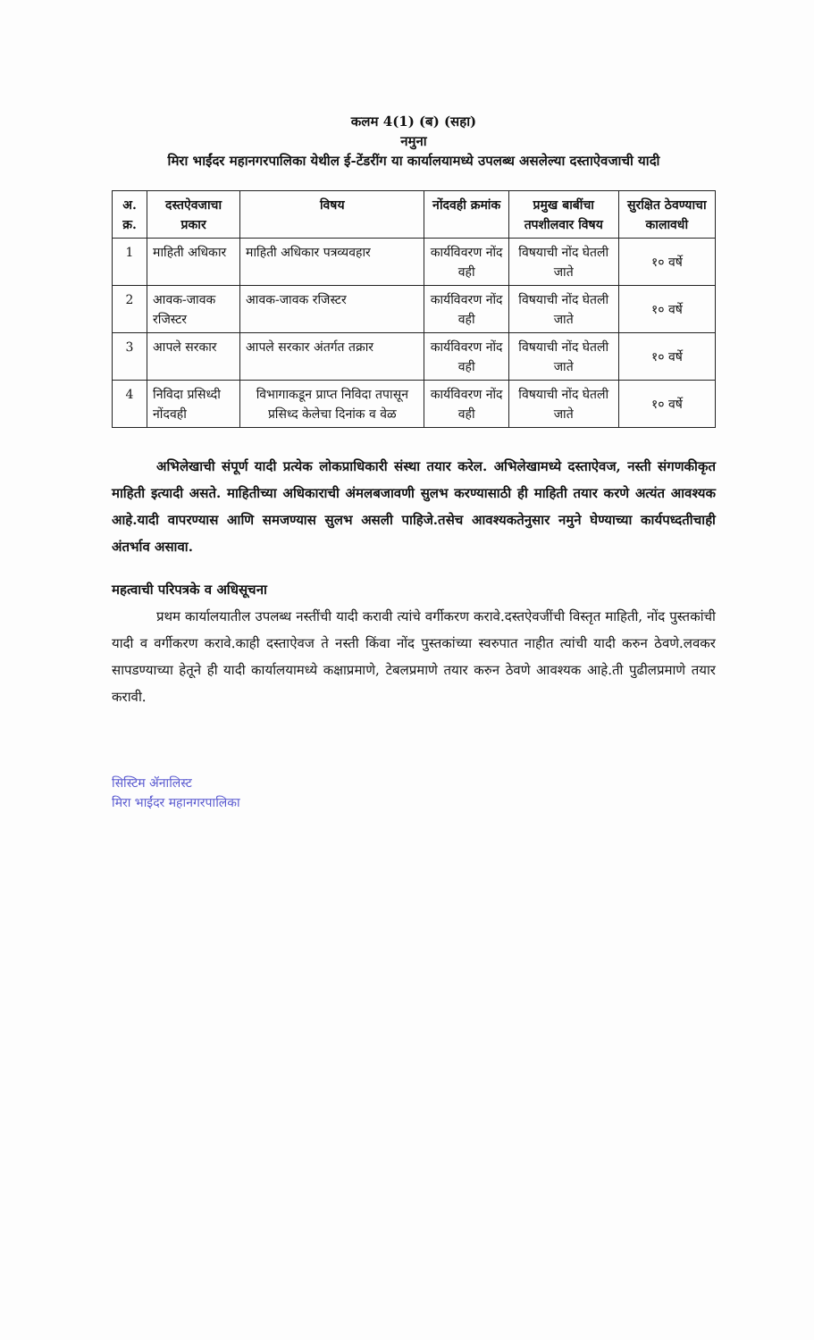कलम 4(1) (ब) (सहा)
नमुना
मिरा भाईंदर महानगरपालिका येथील ई-टेंडरींग या कार्यालयामध्ये उपलब्ध असलेल्या दस्ताऐवजाची यादी
| अ. क्र. | दस्तऐवजाचा प्रकार | विषय | नोंदवही क्रमांक | प्रमुख बाबींचा तपशीलवार विषय | सुरक्षित ठेवण्याचा कालावधी |
| --- | --- | --- | --- | --- | --- |
| 1 | माहिती अधिकार | माहिती अधिकार पत्रव्यवहार | कार्यविवरण नोंद वही | विषयाची नोंद घेतली जाते | १० वर्षे |
| 2 | आवक-जावक रजिस्टर | आवक-जावक रजिस्टर | कार्यविवरण नोंद वही | विषयाची नोंद घेतली जाते | १० वर्षे |
| 3 | आपले सरकार | आपले सरकार अंतर्गत तक्रार | कार्यविवरण नोंद वही | विषयाची नोंद घेतली जाते | १० वर्षे |
| 4 | निविदा प्रसिध्दी नोंदवही | विभागाकडून प्राप्त निविदा तपासून प्रसिध्द केलेचा दिनांक व वेळ | कार्यविवरण नोंद वही | विषयाची नोंद घेतली जाते | १० वर्षे |
अभिलेखाची संपूर्ण यादी प्रत्येक लोकप्राधिकारी संस्था तयार करेल. अभिलेखामध्ये दस्ताऐवज, नस्ती संगणकीकृत माहिती इत्यादी असते. माहितीच्या अधिकाराची अंमलबजावणी सुलभ करण्यासाठी ही माहिती तयार करणे अत्यंत आवश्यक आहे.यादी वापरण्यास आणि समजण्यास सुलभ असली पाहिजे.तसेच आवश्यकतेनुसार नमुने घेण्याच्या कार्यपध्दतीचाही अंतर्भाव असावा.
महत्वाची परिपत्रके व अधिसूचना
प्रथम कार्यालयातील उपलब्ध नस्तींची यादी करावी त्यांचे वर्गीकरण करावे.दस्तऐवजींची विस्तृत माहिती, नोंद पुस्तकांची यादी व वर्गीकरण करावे.काही दस्ताऐवज ते नस्ती किंवा नोंद पुस्तकांच्या स्वरुपात नाहीत त्यांची यादी करुन ठेवणे.लवकर सापडण्याच्या हेतूने ही यादी कार्यालयामध्ये कक्षाप्रमाणे, टेबलप्रमाणे तयार करुन ठेवणे आवश्यक आहे.ती पुढीलप्रमाणे तयार करावी.
सिस्टिम ॲनालिस्ट
मिरा भाईंदर महानगरपालिका